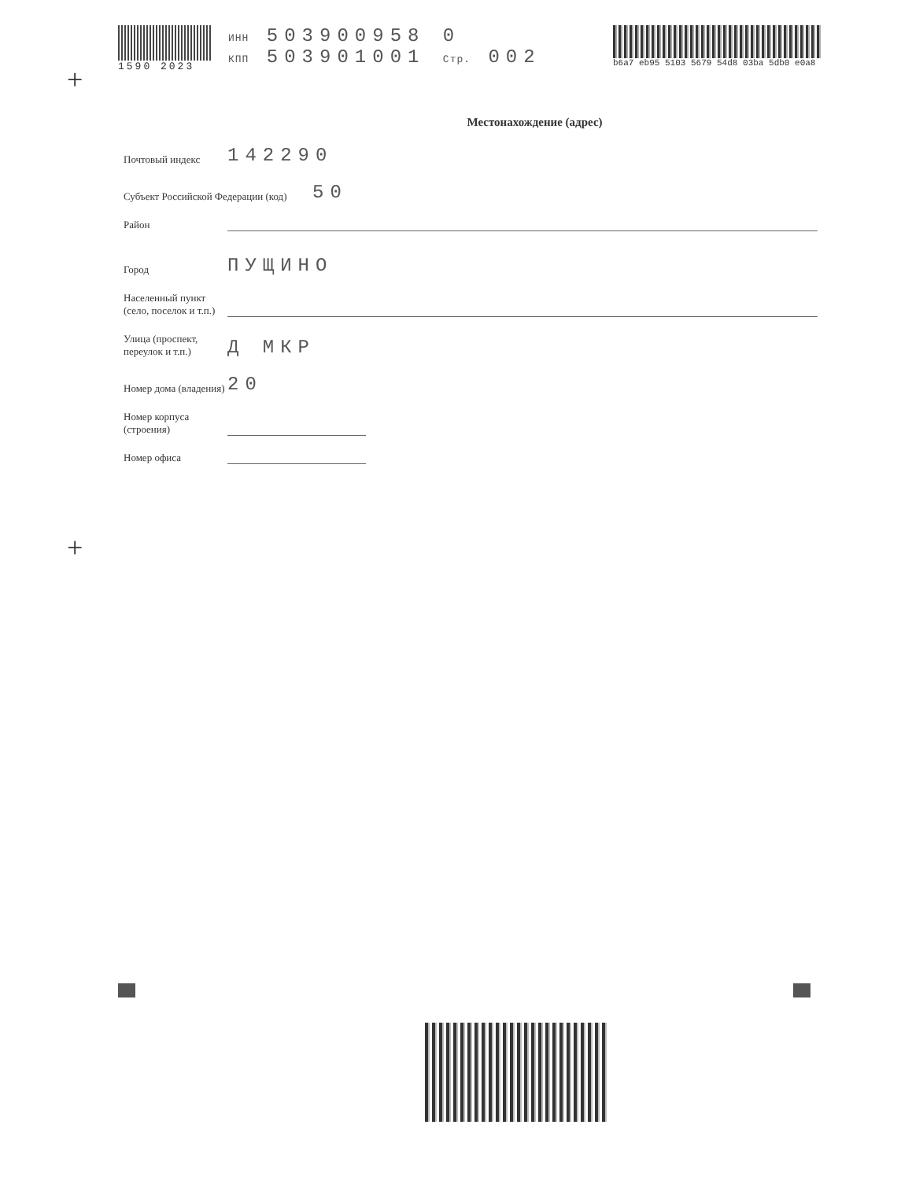1590 2023 ИНН 503900958 0
КПП 503901001 Стр. 002
b6a7 eb95 5103 5679 54d8 03ba 5db0 e0a8
+
Местонахождение (адрес)
Почтовый индекс
142290
Субъект Российской Федерации (код)
50
Район
Город
ПУЩИНО
Населенный пункт (село, поселок и т.п.)
Улица (проспект, переулок и т.п.)
Д МКР
Номер дома (владения)
20
Номер корпуса (строения)
Номер офиса
+